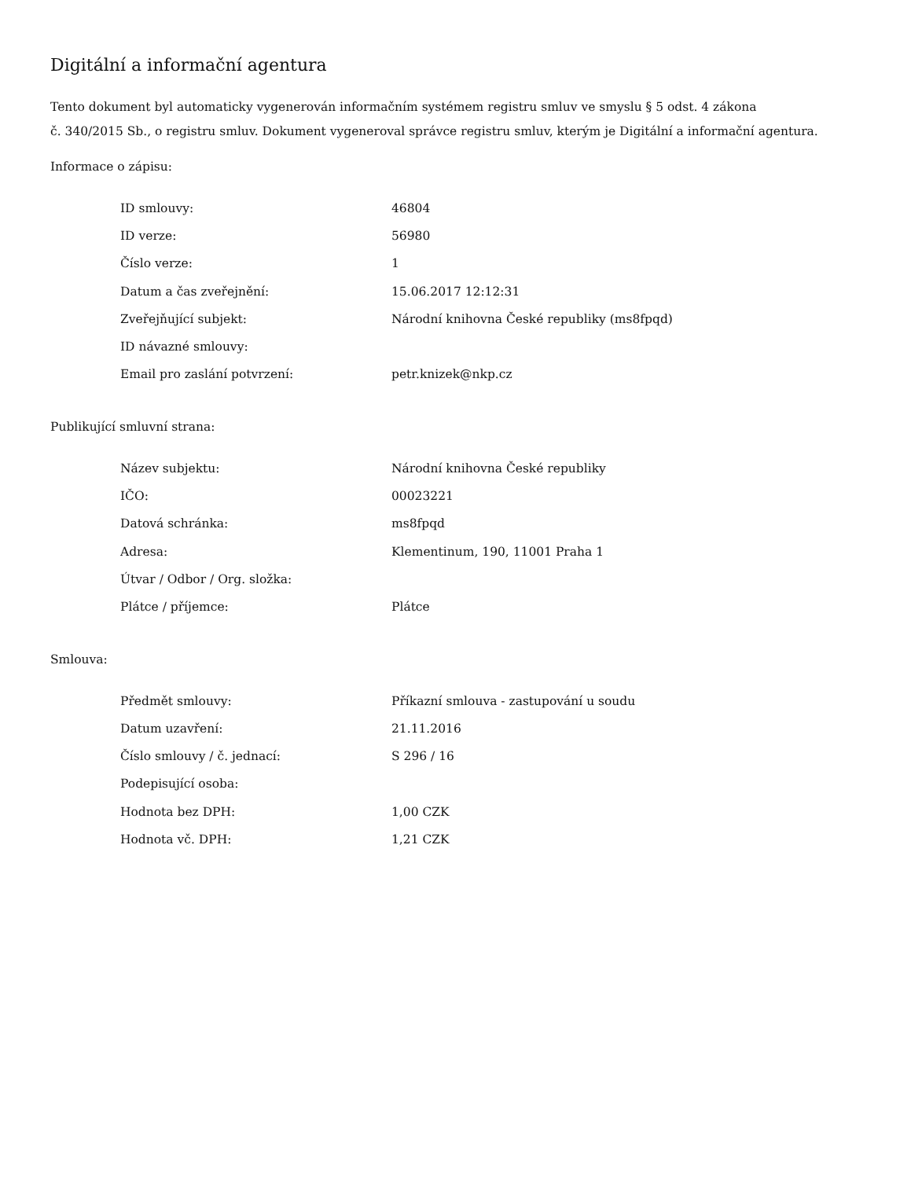Digitální a informační agentura
Tento dokument byl automaticky vygenerován informačním systémem registru smluv ve smyslu § 5 odst. 4 zákona
č. 340/2015 Sb., o registru smluv. Dokument vygeneroval správce registru smluv, kterým je Digitální a informační agentura.
Informace o zápisu:
| ID smlouvy: | 46804 |
| ID verze: | 56980 |
| Číslo verze: | 1 |
| Datum a čas zveřejnění: | 15.06.2017 12:12:31 |
| Zveřejňující subjekt: | Národní knihovna České republiky (ms8fpqd) |
| ID návazné smlouvy: | |
| Email pro zaslání potvrzení: | petr.knizek@nkp.cz |
Publikující smluvní strana:
| Název subjektu: | Národní knihovna České republiky |
| IČO: | 00023221 |
| Datová schránka: | ms8fpqd |
| Adresa: | Klementinum, 190, 11001 Praha 1 |
| Útvar / Odbor / Org. složka: | |
| Plátce / příjemce: | Plátce |
Smlouva:
| Předmět smlouvy: | Příkazní smlouva - zastupování u soudu |
| Datum uzavření: | 21.11.2016 |
| Číslo smlouvy / č. jednací: | S 296 / 16 |
| Podepisující osoba: | |
| Hodnota bez DPH: | 1,00 CZK |
| Hodnota vč. DPH: | 1,21 CZK |